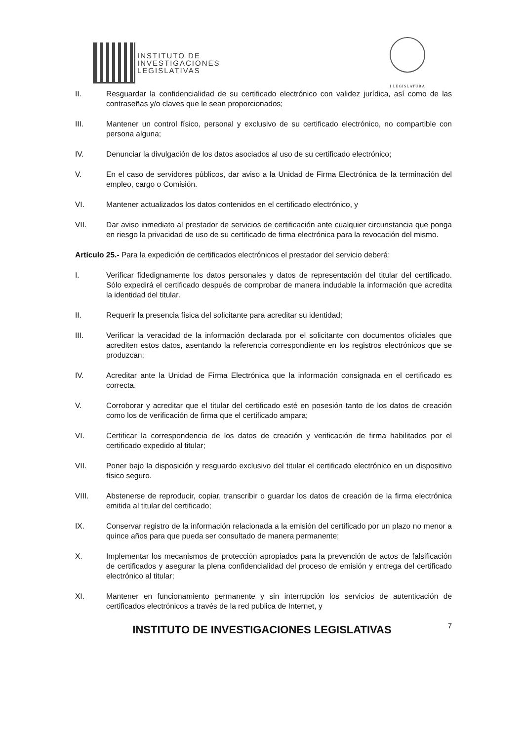INSTITUTO DE
INVESTIGACIONES
LEGISLATIVAS
I LEGISLATURA
II. Resguardar la confidencialidad de su certificado electrónico con validez jurídica, así como de las contraseñas y/o claves que le sean proporcionados;
III. Mantener un control físico, personal y exclusivo de su certificado electrónico, no compartible con persona alguna;
IV. Denunciar la divulgación de los datos asociados al uso de su certificado electrónico;
V. En el caso de servidores públicos, dar aviso a la Unidad de Firma Electrónica de la terminación del empleo, cargo o Comisión.
VI. Mantener actualizados los datos contenidos en el certificado electrónico, y
VII. Dar aviso inmediato al prestador de servicios de certificación ante cualquier circunstancia que ponga en riesgo la privacidad de uso de su certificado de firma electrónica para la revocación del mismo.
Artículo 25.- Para la expedición de certificados electrónicos el prestador del servicio deberá:
I. Verificar fidedignamente los datos personales y datos de representación del titular del certificado. Sólo expedirá el certificado después de comprobar de manera indudable la información que acredita la identidad del titular.
II. Requerir la presencia física del solicitante para acreditar su identidad;
III. Verificar la veracidad de la información declarada por el solicitante con documentos oficiales que acrediten estos datos, asentando la referencia correspondiente en los registros electrónicos que se produzcan;
IV. Acreditar ante la Unidad de Firma Electrónica que la información consignada en el certificado es correcta.
V. Corroborar y acreditar que el titular del certificado esté en posesión tanto de los datos de creación como los de verificación de firma que el certificado ampara;
VI. Certificar la correspondencia de los datos de creación y verificación de firma habilitados por el certificado expedido al titular;
VII. Poner bajo la disposición y resguardo exclusivo del titular el certificado electrónico en un dispositivo físico seguro.
VIII. Abstenerse de reproducir, copiar, transcribir o guardar los datos de creación de la firma electrónica emitida al titular del certificado;
IX. Conservar registro de la información relacionada a la emisión del certificado por un plazo no menor a quince años para que pueda ser consultado de manera permanente;
X. Implementar los mecanismos de protección apropiados para la prevención de actos de falsificación de certificados y asegurar la plena confidencialidad del proceso de emisión y entrega del certificado electrónico al titular;
XI. Mantener en funcionamiento permanente y sin interrupción los servicios de autenticación de certificados electrónicos a través de la red publica de Internet, y
INSTITUTO DE INVESTIGACIONES LEGISLATIVAS 7